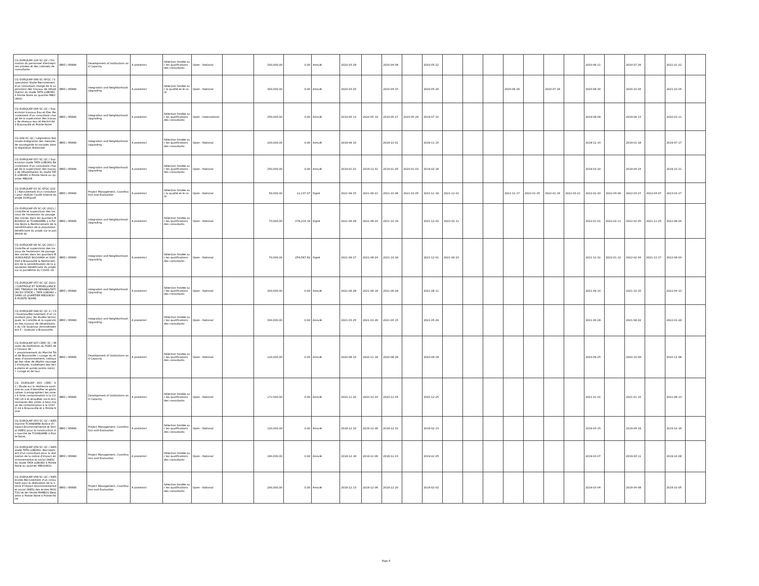| CG-DURQUAP-104-SC-QC / Formation du personnel d'entreprises privées et des cabinets de consultants | IBRD / 85880 | Development of Institutions and Capacity | A posteriori | Sélection fondée sur les qualifications des consultants | Open - National | | 200,000.00 | 0.00 | Annulé | 2020-03-18 | | 2020-04-08 | | 2020-05-22 | | | | | | | | 2020-06-21 | | 2020-07-26 | | 2021-01-22 | |
| CG-DURQUAP-066-SC-SFQC / Supervision Stade-Recrutement d'un consultant chargé de la supervision des travaux de réhabilitation du stade TATA LOBOKO à Pointe Noire au quartier MBOUKOU | IBRD / 85880 | Integration and Neighborhood Upgrading | A posteriori | Sélection fondée sur la qualité et le coût | Open - National | | 300,000.00 | 0.00 | Annulé | 2020-03-25 | | 2020-04-15 | | 2020-05-29 | | | | 2020-06-26 | | 2020-07-26 | | 2020-08-30 | | 2020-10-04 | | 2021-10-04 | |
| CG-DURQUAP-064-SC-QC / Supervision travaux Eau et Elec-Recrutement d'un consultant chargé de la supervision des travaux de réseaux eau et électricité à Brazzaville et Pointe-Noire | IBRD / 85880 | Integration and Neighborhood Upgrading | A posteriori | Sélection fondée sur les qualifications des consultants | Open - International | | 250,000.00 | 0.00 | Annulé | 2019-05-13 | 2020-05-19 | 2019-05-27 | 2020-05-29 | 2019-07-10 | | | | | | | | 2019-08-09 | | 2019-09-13 | | 2020-03-11 | |
| CG-008-SC-QC / Législation Nationale-Intégration des mésures de sauvegarde et sociales dans la législation Nationale | IBRD / 85880 | Integration and Neighborhood Upgrading | A posteriori | Sélection fondée sur les qualifications des consultants | Open - National | | 200,000.00 | 0.00 | Annulé | 2018-09-10 | | 2018-10-01 | | 2018-11-14 | | | | | | | | 2018-12-14 | | 2019-01-18 | | 2019-07-17 | |
| CG-DURQUAP-057-SC-QC / Supervision stade TATA LOBOKO-Recrutement d'un consultant chargé de la supervision des travaux de réhabilitation du stade TATA LOBOKO à Pointe Noire au quartier MBOUK | IBRD / 85880 | Integration and Neighborhood Upgrading | A posteriori | Sélection fondée sur les qualifications des consultants | Open - National | | 250,000.00 | 0.00 | Annulé | 2019-01-01 | 2019-12-31 | 2019-01-05 | 2020-01-03 | 2019-02-18 | | | | | | | | 2019-03-20 | | 2019-04-24 | | 2019-10-21 | |
| CG-DURQUAP-03-SC-SFQC-2021 / Recrutement d'un consultant pour réaliser l'audit interne du projet DURQuaP. | IBRD / 85880 | Project Management, Coordination and Evaluation | A posteriori | Sélection fondée sur la qualité et le coût | Open - National | | 50,000.00 | 12,137.07 | Signé | 2021-09-15 | 2021-09-21 | 2021-10-06 | 2021-10-05 | 2021-11-19 | 2021-12-01 | | | 2021-12-17 | 2022-01-25 | 2022-01-16 | 2022-03-21 | 2022-02-20 | 2022-04-06 | 2022-03-27 | 2022-04-07 | 2023-03-27 | |
| CG-DURQUAP-05-SC-QC-2021 / Contrôle et supervision des travaux de l'extension du pavage des voiries dans les quartiers MBOUKOU et TCHINIAMBI 1 à Pointe-Noire & Renforcement de la sensibilisation de la population bénéficiaire du projet sur la pandémie du | IBRD / 85880 | Integration and Neighborhood Upgrading | A posteriori | Sélection fondée sur les qualifications des consultants | Open - National | | 70,000.00 | 278,214.19 | Signé | 2021-09-28 | 2021-08-24 | 2021-10-19 | | 2021-12-02 | 2022-02-11 | | | | | | | 2022-01-01 | 2022-02-11 | 2022-02-05 | 2021-11-25 | 2022-08-04 | |
| CG-DURQUAP-06-SC-QC-2021 / Contrôle et supervision des travaux de l'extension de pavage des voiries dans les quartiers MOUKOUNDZI NGOUAKA et SUKISSA à Brazzaville & Renforcement de la sensibilisation de la population bénéficiaire du projet sur la pandémie du COVID-19. | IBRD / 85880 | Integration and Neighborhood Upgrading | A posteriori | Sélection fondée sur les qualifications des consultants | Open - National | | 70,000.00 | 259,587.82 | Signé | 2021-09-27 | 2021-08-24 | 2021-10-18 | | 2021-12-01 | 2021-09-23 | | | | | | | 2021-12-31 | 2022-01-12 | 2022-02-04 | 2021-11-17 | 2022-08-03 | |
| CG-DURQUAP-057-SC-QC-2021 / CONTRÔLE ET SURVEILLANCE DES TRAVAUX DE RÉHABILITATION DU STADE « TATA LOBOKO » DANS LE QUARTIER MBOUKOU À POINTE-NOIRE. | IBRD / 85880 | Integration and Neighborhood Upgrading | A posteriori | Sélection fondée sur les qualifications des consultants | Open - National | | 300,000.00 | 0.00 | Annulé | 2021-06-28 | 2021-06-18 | 2021-06-28 | | 2021-08-11 | | | | | | | | 2021-09-10 | | 2021-10-15 | | 2022-04-13 | |
| CG-DURQUAP-099-SC-QC-2 / CSI Soukissa/Recrutement d'un consultant pour les études techniques, le Contrôle et la supervision des travaux de réhabilitation du CSI Soukissa (Arrondissement 5 : Ouenzé) à Brazzaville. | IBRD / 85880 | Integration and Neighborhood Upgrading | A posteriori | Sélection fondée sur les qualifications des consultants | Open - National | | 300,000.00 | 0.00 | Annulé | 2021-03-25 | 2021-03-26 | 2021-04-15 | | 2021-05-29 | | | | | | | | 2021-06-28 | | 2021-08-02 | | 2022-01-29 | |
| CG-DURQUAP-007-CERC-SC / Mission de realisation du PGES des travaux de : • assainissement du Marché Total de Brazzaville ( curage du réseau d'assainissement, nettoyage des sites de dépôts sauvages d'ordures, traitement des terre-pleins et autres points noirs) • curage et de fauc | IBRD / 85880 | Development of Institutions and Capacity | A posteriori | Sélection fondée sur les qualifications des consultants | Open - National | | 120,000.00 | 0.00 | Annulé | 2020-08-14 | 2020-11-18 | 2020-08-28 | | 2020-09-18 | | | | | | | | 2020-09-25 | | 2020-10-09 | | 2020-12-08 | |
| CG - DURQUAP - 003 - CERC - SC / Etude sur la résilience sanitaire en vue d'identifier et géolocaliser (cartographier) les zones à forte contamination à la COVID-19 à et enquêtes socio-économiques des zones à haut risque de contamination à la COVID-19 à Brazzaville et à Pointe Noire. | IBRD / 85880 | Development of Institutions and Capacity | A posteriori | Sélection fondée sur les qualifications des consultants | Open - National | | 172,500.00 | 0.00 | Annulé | 2020-11-20 | 2020-10-24 | 2020-12-04 | | 2020-12-25 | | | | | | | | 2021-01-01 | | 2021-01-15 | | 2021-08-13 | |
| CG-DURQUAP-053-SC-QC / NIES marche TCHINIAMBI-Notice d'Impact Environnemental et Social (NIES) pour la construction du marché de TCHINIAMBI à Pointe-Noire. | IBRD / 85880 | Project Management, Coordination and Evaluation | A posteriori | Sélection fondée sur les qualifications des consultants | Open - National | | 120,000.00 | 0.00 | Annulé | 2018-12-10 | 2019-12-06 | 2018-12-31 | | 2019-02-13 | | | | | | | | 2019-03-15 | | 2019-04-19 | | 2019-10-16 | |
| CG-DURQUAP-059-SC-QC / NIES stade TATA LOBOKO- Recrutement d'un consultant pour la réalisation de la notice d'impact environnemental et social (NIES) du stade TATA LOBOKO à Pointe Noire au quartier MBOUKOU. | IBRD / 85880 | Project Management, Coordination and Evaluation | A posteriori | Sélection fondée sur les qualifications des consultants | Open - National | | 160,000.00 | 0.00 | Annulé | 2018-12-18 | 2019-12-06 | 2018-12-23 | | 2019-02-05 | | | | | | | | 2019-03-07 | | 2019-04-11 | | 2019-10-08 | |
| CG-DURQUAP-058-SC-QC / NIES ecoles-Recrutement d'un consultant pour la réalisation de la notice d'impact environnemental et social (NIES) des écoles MOUTOU et de l'école PAMBOU Benjamin à Pointe Noire à Pointe Noire | IBRD / 85880 | Project Management, Coordination and Evaluation | A posteriori | Sélection fondée sur les qualifications des consultants | Open - National | | 200,000.00 | 0.00 | Annulé | 2018-12-13 | 2019-12-06 | 2018-12-20 | | 2019-02-02 | | | | | | | | 2019-03-04 | | 2019-04-08 | | 2019-10-05 | |
Page 8